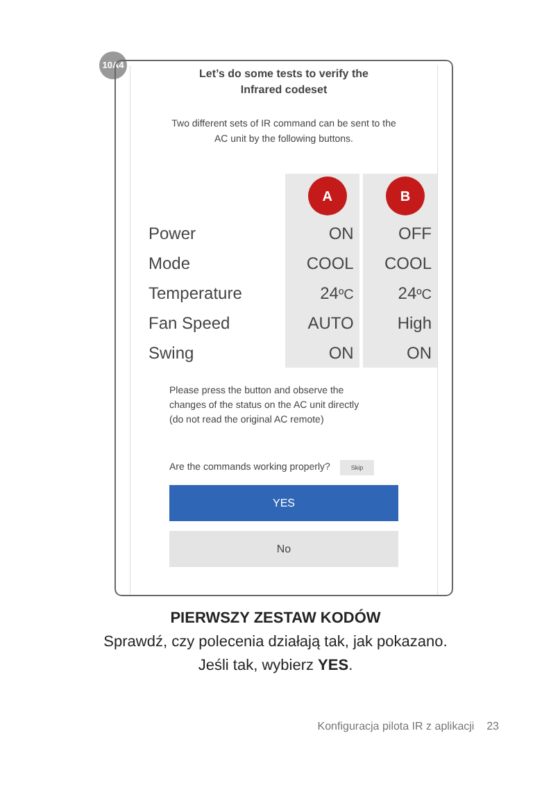10A4
Let’s do some tests to verify the
Infrared codeset
Two different sets of IR command can be sent to the
AC unit by the following buttons.
| | A | | B |
| Power | ON | | OFF |
| Mode | COOL | | COOL |
| Temperature | 24 ºC | | 24 ºC |
| Fan Speed | AUTO | | High |
| Swing | ON | | ON |
Please press the button and observe the
changes of the status on the AC unit directly
(do not read the original AC remote)
Are the commands working properly? Skip
YES
No
PIERWSZY ZESTAW KODÓW
Sprawdź, czy polecenia działają tak, jak pokazano.
Jeśli tak, wybierz YES.
Konfiguracja pilota IR z aplikacji 23